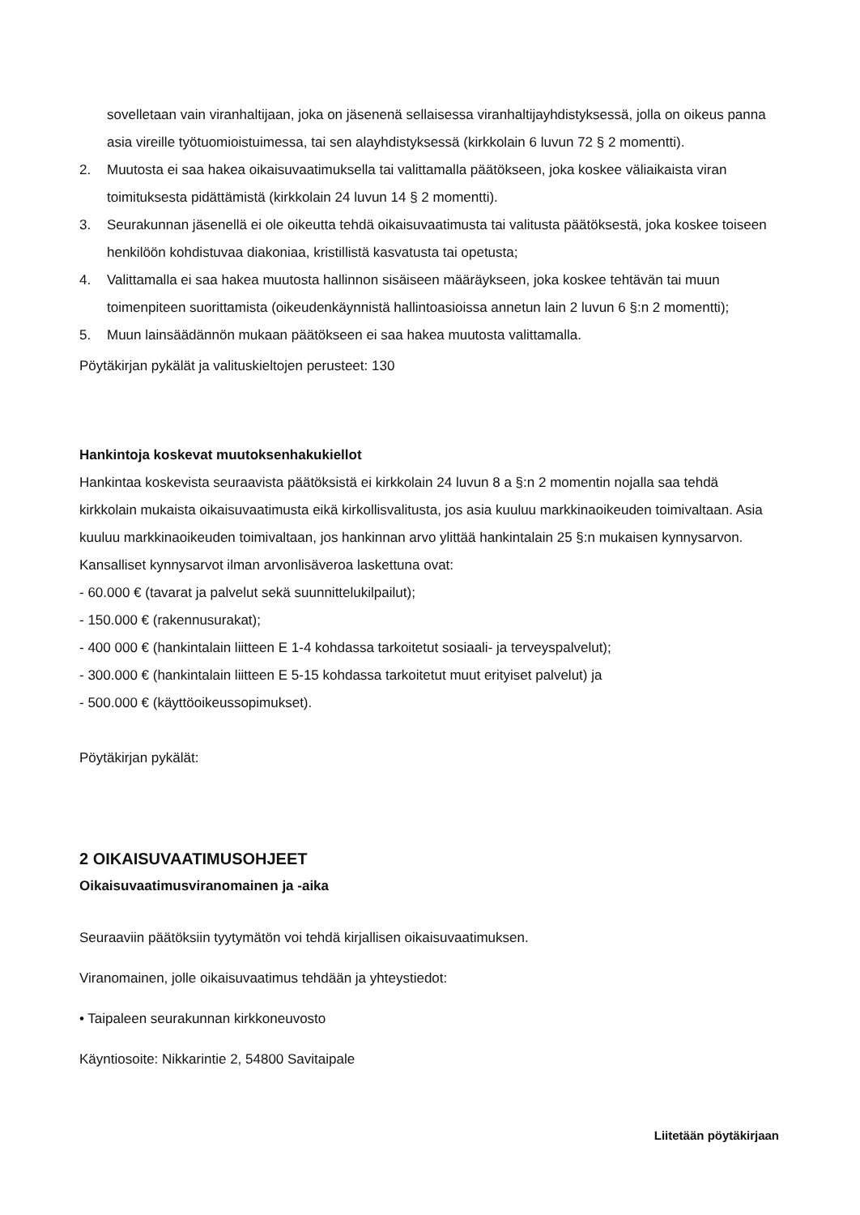sovelletaan vain viranhaltijaan, joka on jäsenenä sellaisessa viranhaltijayhdistyksessä, jolla on oikeus panna asia vireille työtuomioistuimessa, tai sen alayhdistyksessä (kirkkolain 6 luvun 72 § 2 momentti).
2. Muutosta ei saa hakea oikaisuvaatimuksella tai valittamalla päätökseen, joka koskee väliaikaista viran toimituksesta pidättämistä (kirkkolain 24 luvun 14 § 2 momentti).
3. Seurakunnan jäsenellä ei ole oikeutta tehdä oikaisuvaatimusta tai valitusta päätöksestä, joka koskee toiseen henkilöön kohdistuvaa diakoniaa, kristillistä kasvatusta tai opetusta;
4. Valittamalla ei saa hakea muutosta hallinnon sisäiseen määräykseen, joka koskee tehtävän tai muun toimenpiteen suorittamista (oikeudenkäynnistä hallintoasioissa annetun lain 2 luvun 6 §:n 2 momentti);
5. Muun lainsäädännön mukaan päätökseen ei saa hakea muutosta valittamalla.
Pöytäkirjan pykälät ja valituskieltojen perusteet: 130
Hankintoja koskevat muutoksenhakukiellot
Hankintaa koskevista seuraavista päätöksistä ei kirkkolain 24 luvun 8 a §:n 2 momentin nojalla saa tehdä kirkkolain mukaista oikaisuvaatimusta eikä kirkollisvalitusta, jos asia kuuluu markkinaoikeuden toimivaltaan. Asia kuuluu markkinaoikeuden toimivaltaan, jos hankinnan arvo ylittää hankintalain 25 §:n mukaisen kynnysarvon. Kansalliset kynnysarvot ilman arvonlisäveroa laskettuna ovat:
- 60.000 € (tavarat ja palvelut sekä suunnittelukilpailut);
- 150.000 € (rakennusurakat);
- 400 000 € (hankintalain liitteen E 1-4 kohdassa tarkoitetut sosiaali- ja terveyspalvelut);
- 300.000 € (hankintalain liitteen E 5-15 kohdassa tarkoitetut muut erityiset palvelut) ja
- 500.000 € (käyttöoikeussopimukset).
Pöytäkirjan pykälät:
2 OIKAISUVAATIMUSOHJEET
Oikaisuvaatimusviranomainen ja -aika
Seuraaviin päätöksiin tyytymätön voi tehdä kirjallisen oikaisuvaatimuksen.
Viranomainen, jolle oikaisuvaatimus tehdään ja yhteystiedot:
• Taipaleen seurakunnan kirkkoneuvosto
Käyntiosoite: Nikkarintie 2, 54800 Savitaipale
Liitetään pöytäkirjaan